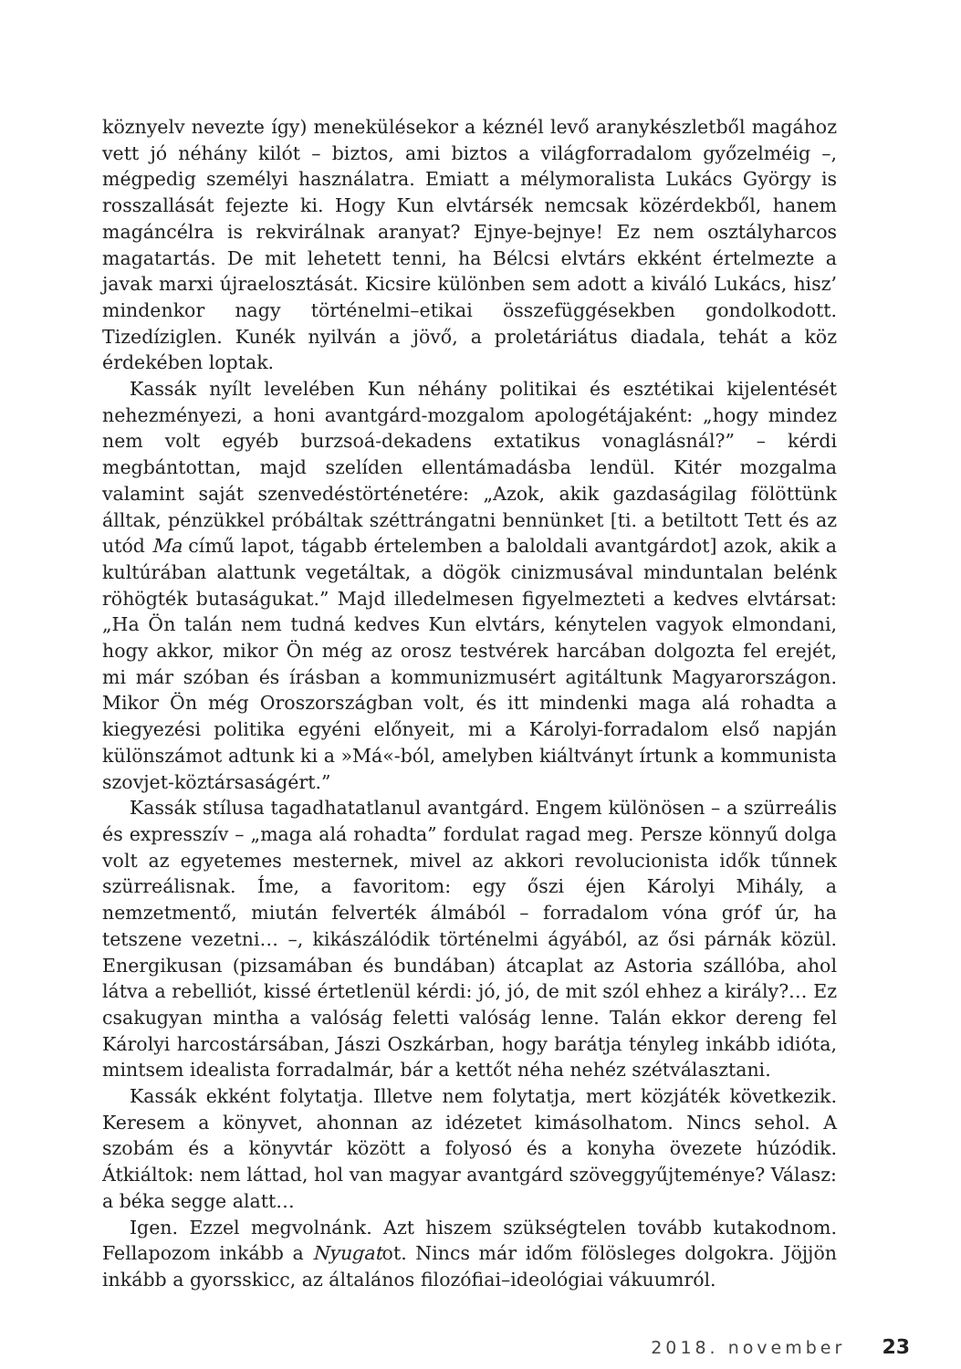köznyelv nevezte így) menekülésekor a kéznél levő aranykészletből magához vett jó néhány kilót – biztos, ami biztos a világforradalom győzelméig –, mégpedig személyi használatra. Emiatt a mélymoralista Lukács György is rosszallását fejezte ki. Hogy Kun elvtársék nemcsak közérdekből, hanem magáncélra is rekvirálnak aranyat? Ejnye-bejnye! Ez nem osztályharcos magatartás. De mit lehetett tenni, ha Bélcsi elvtárs ekként értelmezte a javak marxi újraelosztását. Kicsire különben sem adott a kiváló Lukács, hisz’ mindenkor nagy történelmi–etikai összefüggésekben gondolkodott. Tizedíziglen. Kunék nyilván a jövő, a proletáriátus diadala, tehát a köz érdekében loptak.
Kassák nyílt levelében Kun néhány politikai és esztétikai kijelentését nehezményezi, a honi avantgárd-mozgalom apologétájaként: „hogy mindez nem volt egyéb burzsoá-dekadens extatikus vonaglásnál?” – kérdi megbántottan, majd szelíden ellentámadásba lendül. Kitér mozgalma valamint saját szenvedéstörténetére: „Azok, akik gazdaságilag fölöttünk álltak, pénzükkel próbáltak széttrángatni bennünket [ti. a betiltott Tett és az utód Ma című lapot, tágabb értelemben a baloldali avantgárdot] azok, akik a kultúrában alattunk vegetáltak, a dögök cinizmusával minduntalan belénk röhögték butaságukat.” Majd illedelmesen figyelmezteti a kedves elvtársat: „Ha Ön talán nem tudná kedves Kun elvtárs, kénytelen vagyok elmondani, hogy akkor, mikor Ön még az orosz testvérek harcában dolgozta fel erejét, mi már szóban és írásban a kommunizmusért agitáltunk Magyarországon. Mikor Ön még Oroszországban volt, és itt mindenki maga alá rohadta a kiegyezési politika egyéni előnyeit, mi a Károlyi-forradalom első napján különszámot adtunk ki a »Má«-ból, amelyben kiáltványt írtunk a kommunista szovjet-köztársaságért.”
Kassák stílusa tagadhatatlanul avantgárd. Engem különösen – a szürreális és expresszív – „maga alá rohadta” fordulat ragad meg. Persze könnyű dolga volt az egyetemes mesternek, mivel az akkori revolucionista idők tűnnek szürreálisnak. Íme, a favoritom: egy őszi éjen Károlyi Mihály, a nemzetmentő, miután felverték álmából – forradalom vóna gróf úr, ha tetszene vezetni… –, kikászálódik történelmi ágyából, az ősi párnák közül. Energikusan (pizsamában és bundában) átcaplat az Astoria szállóba, ahol látva a rebelliót, kissé értetlenül kérdi: jó, jó, de mit szól ehhez a király?… Ez csakugyan mintha a valóság feletti valóság lenne. Talán ekkor dereng fel Károlyi harcostársában, Jászi Oszkárban, hogy barátja tényleg inkább idióta, mintsem idealista forradalmár, bár a kettőt néha nehéz szétválasztani.
Kassák ekként folytatja. Illetve nem folytatja, mert közjáték következik. Keresem a könyvet, ahonnan az idézetet kimásolhatom. Nincs sehol. A szobám és a könyvtár között a folyosó és a konyha övezete húzódik. Átkiáltok: nem láttad, hol van magyar avantgárd szöveggyűjteménye? Válasz: a béka segge alatt…
Igen. Ezzel megvolnánk. Azt hiszem szükségtelen tovább kutakodnom. Fellapozom inkább a Nyugatot. Nincs már időm fölösleges dolgokra. Jöjjön inkább a gyorsskicc, az általános filozófiai–ideológiai vákuumról.
2018. november 23